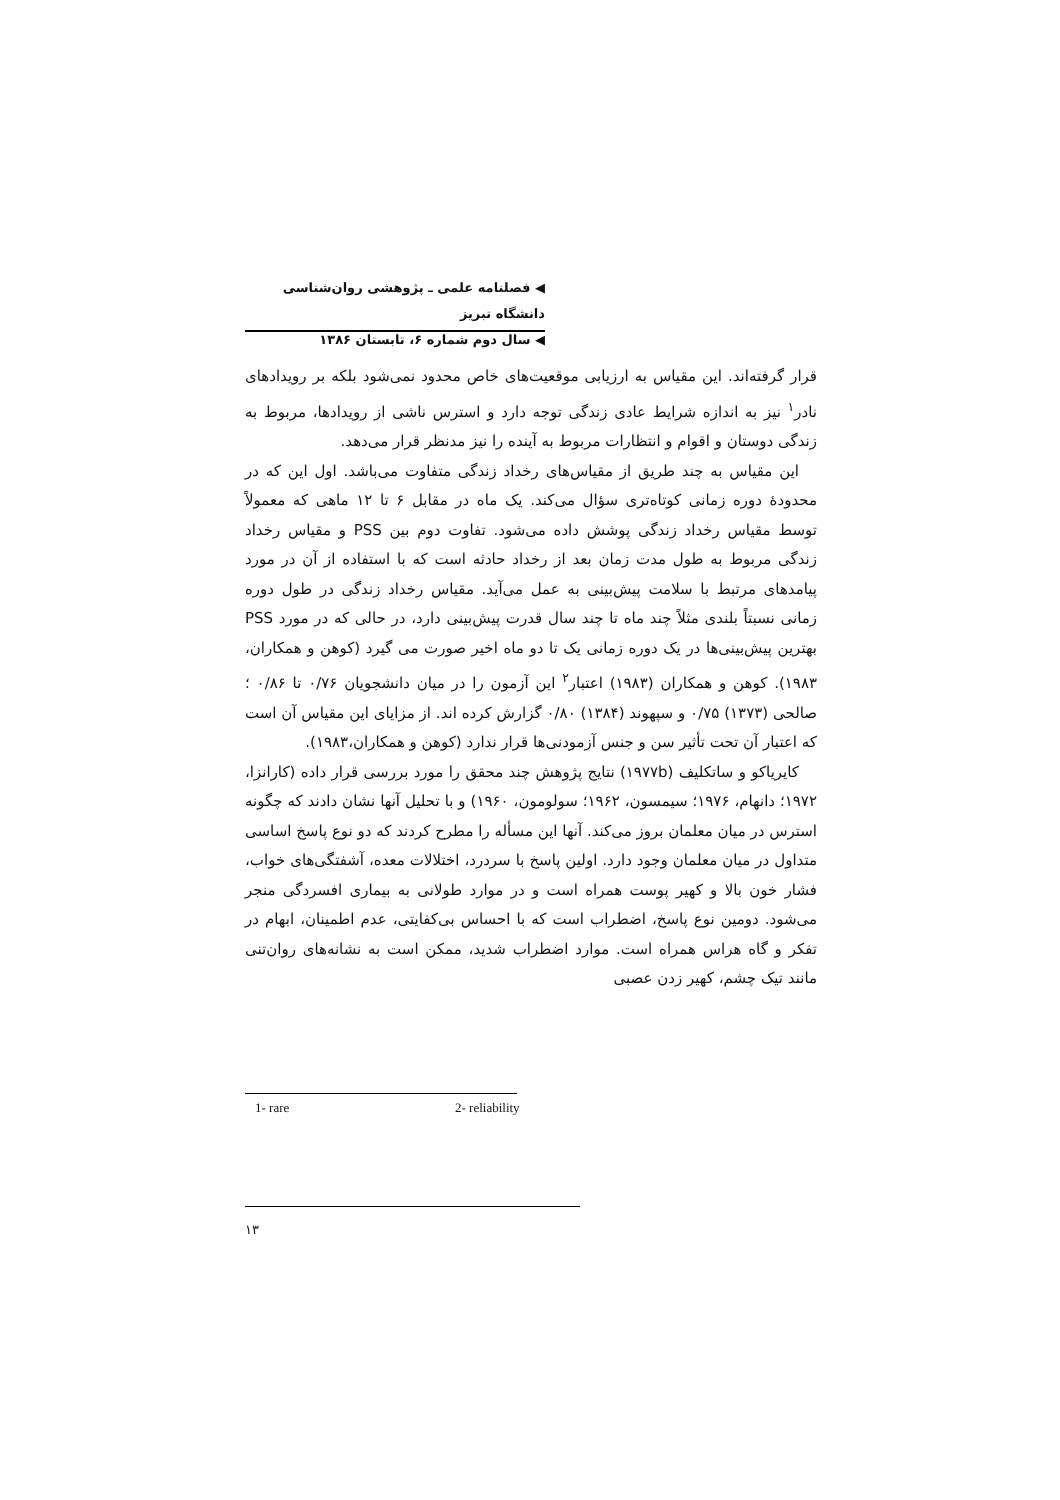◀ فصلنامه علمی ـ پژوهشی روان‌شناسی دانشگاه تبریز
◀ سال دوم شماره ۶، تابستان ۱۳۸۶
قرار گرفته‌اند. این مقیاس به ارزیابی موقعیت‌های خاص محدود نمی‌شود بلکه بر رویدادهای نادر<sup>۱</sup> نیز به اندازه شرایط عادی زندگی توجه دارد و استرس ناشی از رویدادها، مربوط به زندگی دوستان و اقوام و انتظارات مربوط به آینده را نیز مدنظر قرار می‌دهد.
این مقیاس به چند طریق از مقیاس‌های رخداد زندگی متفاوت می‌باشد. اول این که در محدودهٔ دوره زمانی کوتاه‌تری سؤال می‌کند. یک ماه در مقابل ۶ تا ۱۲ ماهی که معمولاً توسط مقیاس رخداد زندگی پوشش داده می‌شود. تفاوت دوم بین PSS و مقیاس رخداد زندگی مربوط به طول مدت زمان بعد از رخداد حادثه است که با استفاده از آن در مورد پیامدهای مرتبط با سلامت پیش‌بینی به عمل می‌آید. مقیاس رخداد زندگی در طول دوره زمانی نسبتاً بلندی مثلاً چند ماه تا چند سال قدرت پیش‌بینی دارد، در حالی که در مورد PSS بهترین پیش‌بینی‌ها در یک دوره زمانی یک تا دو ماه اخیر صورت می گیرد (کوهن و همکاران، ۱۹۸۳). کوهن و همکاران (۱۹۸۳) اعتبار<sup>۲</sup> این آزمون را در میان دانشجویان ۰/۷۶ تا ۰/۸۶ ؛ صالحی (۱۳۷۳) ۰/۷۵ و سپهوند (۱۳۸۴) ۰/۸۰ گزارش کرده اند. از مزایای این مقیاس آن است که اعتبار آن تحت تأثیر سن و جنس آزمودنی‌ها قرار ندارد (کوهن و همکاران،۱۹۸۳).
کایریاکو و ساتکلیف (۱۹۷۷b) نتایج پژوهش چند محقق را مورد بررسی قرار داده (کارانزا، ۱۹۷۲؛ دانهام، ۱۹۷۶؛ سیمسون، ۱۹۶۲؛ سولومون، ۱۹۶۰) و با تحلیل آنها نشان دادند که چگونه استرس در میان معلمان بروز می‌کند. آنها این مسأله را مطرح کردند که دو نوع پاسخ اساسی متداول در میان معلمان وجود دارد. اولین پاسخ با سردرد، اختلالات معده، آشفتگی‌های خواب، فشار خون بالا و کهیر پوست همراه است و در موارد طولانی به بیماری افسردگی منجر می‌شود. دومین نوع پاسخ، اضطراب است که با احساس بی‌کفایتی، عدم اطمینان، ابهام در تفکر و گاه هراس همراه است. موارد اضطراب شدید، ممکن است به نشانه‌های روان‌تنی مانند تیک چشم، کهیر زدن عصبی
1- rare 2- reliability
۱۳